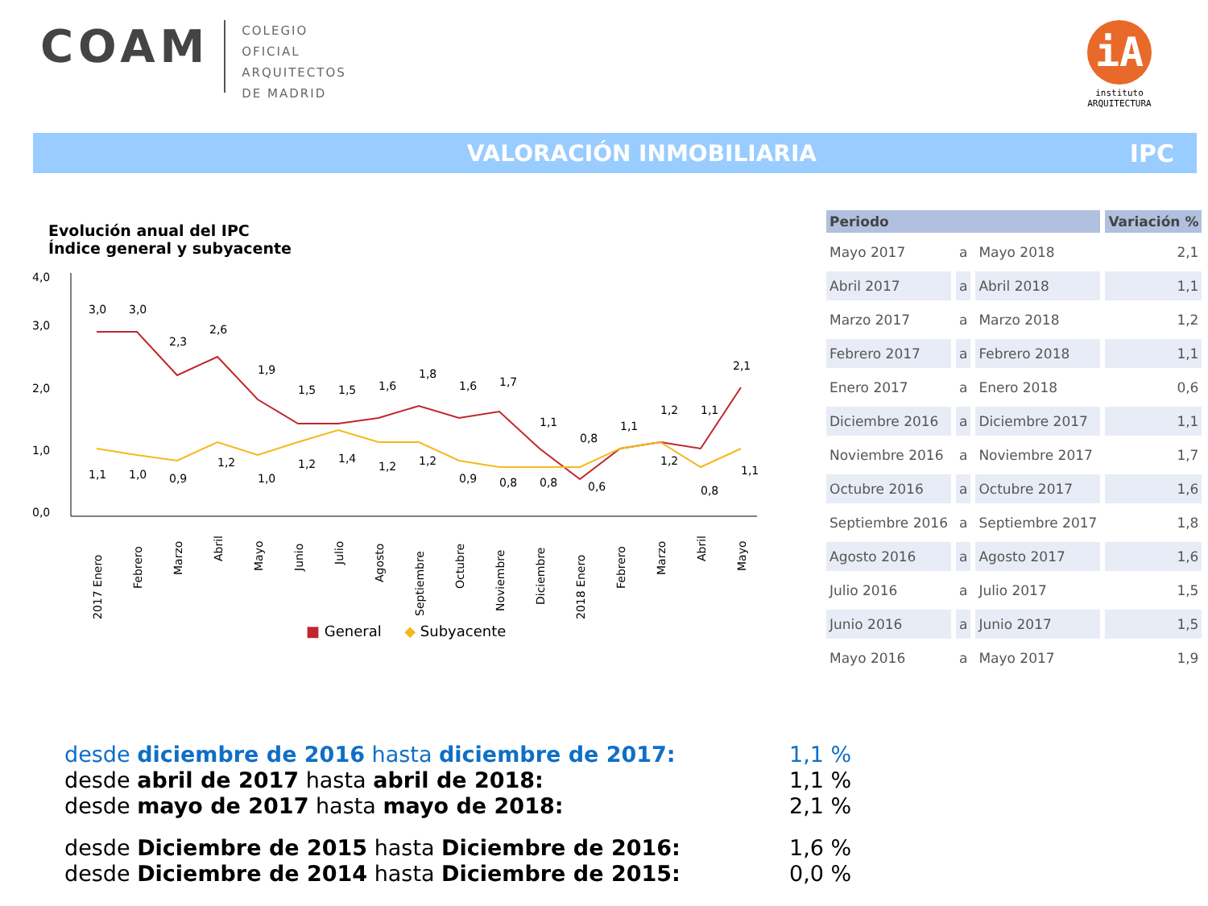COAM
COLEGIO
OFICIAL
ARQUITECTOS
DE MADRID
iA
instituto
ARQUITECTURA
VALORACIÓN INMOBILIARIA IPC
Evolución anual del IPC
Índice general y subyacente
4,0
3,0
2,0
1,0
0,0
3,0
3,0
2,3
2,6
1,9
1,5
1,5
1,6
1,8
1,6
1,7
1,1
0,8
1,1
1,2
1,1
2,1
1,1
1,0
0,9
1,2
1,0
1,2
1,4
1,2
1,2
0,9
0,8
0,8
0,6
1,2
0,8
1,1
2017 Enero
Febrero
Marzo
Abril
Mayo
Junio
Julio
Agosto
Septiembre
Octubre
Noviembre
Diciembre
2018 Enero
Febrero
Marzo
Abril
Mayo
■ General ◆ Subyacente
| Periodo | | | Variación % |
| --- | --- | --- | --- |
| Mayo 2017 | a | Mayo 2018 | 2,1 |
| Abril 2017 | a | Abril 2018 | 1,1 |
| Marzo 2017 | a | Marzo 2018 | 1,2 |
| Febrero 2017 | a | Febrero 2018 | 1,1 |
| Enero 2017 | a | Enero 2018 | 0,6 |
| Diciembre 2016 | a | Diciembre 2017 | 1,1 |
| Noviembre 2016 | a | Noviembre 2017 | 1,7 |
| Octubre 2016 | a | Octubre 2017 | 1,6 |
| Septiembre 2016 | a | Septiembre 2017 | 1,8 |
| Agosto 2016 | a | Agosto 2017 | 1,6 |
| Julio 2016 | a | Julio 2017 | 1,5 |
| Junio 2016 | a | Junio 2017 | 1,5 |
| Mayo 2016 | a | Mayo 2017 | 1,9 |
desde diciembre de 2016 hasta diciembre de 2017: 1,1 %
desde abril de 2017 hasta abril de 2018: 1,1 %
desde mayo de 2017 hasta mayo de 2018: 2,1 %
desde Diciembre de 2015 hasta Diciembre de 2016: 1,6 %
desde Diciembre de 2014 hasta Diciembre de 2015: 0,0 %